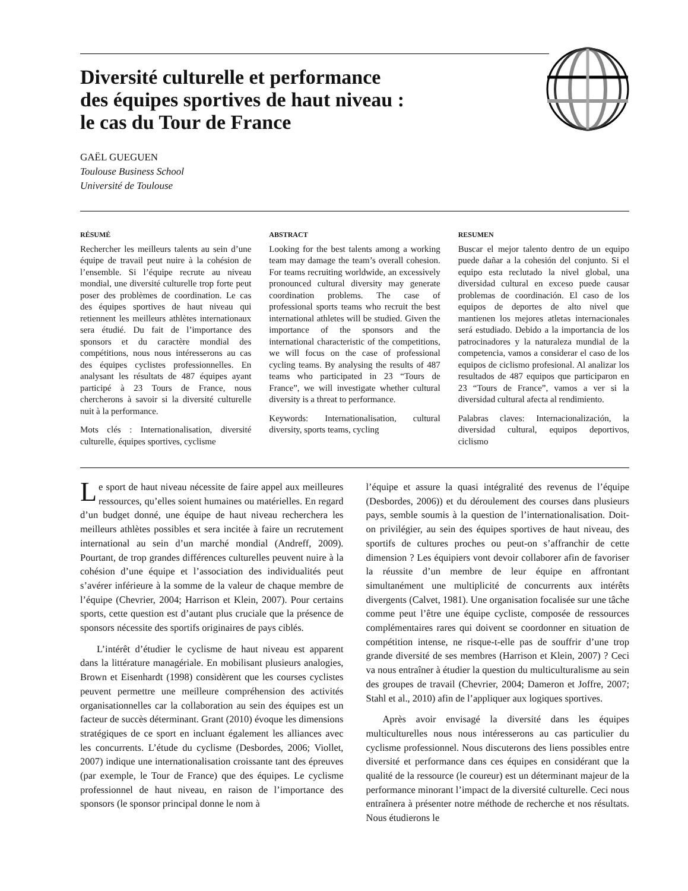Diversité culturelle et performance
des équipes sportives de haut niveau :
le cas du Tour de France
GAËL GUEGUEN
Toulouse Business School
Université de Toulouse
RÉSUMÉ
Rechercher les meilleurs talents au sein d’une équipe de travail peut nuire à la cohésion de l’ensemble. Si l’équipe recrute au niveau mondial, une diversité culturelle trop forte peut poser des problèmes de coordination. Le cas des équipes sportives de haut niveau qui retiennent les meilleurs athlètes internationaux sera étudié. Du fait de l’importance des sponsors et du caractère mondial des compétitions, nous nous intéresserons au cas des équipes cyclistes professionnelles. En analysant les résultats de 487 équipes ayant participé à 23 Tours de France, nous chercherons à savoir si la diversité culturelle nuit à la performance.
Mots clés : Internationalisation, diversité culturelle, équipes sportives, cyclisme
ABSTRACT
Looking for the best talents among a working team may damage the team’s overall cohesion. For teams recruiting worldwide, an excessively pronounced cultural diversity may generate coordination problems. The case of professional sports teams who recruit the best international athletes will be studied. Given the importance of the sponsors and the international characteristic of the competitions, we will focus on the case of professional cycling teams. By analysing the results of 487 teams who participated in 23 “Tours de France”, we will investigate whether cultural diversity is a threat to performance.
Keywords: Internationalisation, cultural diversity, sports teams, cycling
RESUMEN
Buscar el mejor talento dentro de un equipo puede dañar a la cohesión del conjunto. Si el equipo esta reclutado la nivel global, una diversidad cultural en exceso puede causar problemas de coordinación. El caso de los equipos de deportes de alto nivel que mantienen los mejores atletas internacionales será estudiado. Debido a la importancia de los patrocinadores y la naturaleza mundial de la competencia, vamos a considerar el caso de los equipos de ciclismo profesional. Al analizar los resultados de 487 equipos que participaron en 23 “Tours de France”, vamos a ver si la diversidad cultural afecta al rendimiento.
Palabras claves: Internacionalización, la diversidad cultural, equipos deportivos, ciclismo
Le sport de haut niveau nécessite de faire appel aux meilleures ressources, qu’elles soient humaines ou matérielles. En regard d’un budget donné, une équipe de haut niveau recherchera les meilleurs athlètes possibles et sera incitée à faire un recrutement international au sein d’un marché mondial (Andreff, 2009). Pourtant, de trop grandes différences culturelles peuvent nuire à la cohésion d’une équipe et l’association des individualités peut s’avérer inférieure à la somme de la valeur de chaque membre de l’équipe (Chevrier, 2004; Harrison et Klein, 2007). Pour certains sports, cette question est d’autant plus cruciale que la présence de sponsors nécessite des sportifs originaires de pays ciblés.
L’intérêt d’étudier le cyclisme de haut niveau est apparent dans la littérature managériale. En mobilisant plusieurs analogies, Brown et Eisenhardt (1998) considèrent que les courses cyclistes peuvent permettre une meilleure compréhension des activités organisationnelles car la collaboration au sein des équipes est un facteur de succès déterminant. Grant (2010) évoque les dimensions stratégiques de ce sport en incluant également les alliances avec les concurrents. L’étude du cyclisme (Desbordes, 2006; Viollet, 2007) indique une internationalisation croissante tant des épreuves (par exemple, le Tour de France) que des équipes. Le cyclisme professionnel de haut niveau, en raison de l’importance des sponsors (le sponsor principal donne le nom à
l’équipe et assure la quasi intégralité des revenus de l’équipe (Desbordes, 2006)) et du déroulement des courses dans plusieurs pays, semble soumis à la question de l’internationalisation. Doit-on privilégier, au sein des équipes sportives de haut niveau, des sportifs de cultures proches ou peut-on s’affranchir de cette dimension ? Les équipiers vont devoir collaborer afin de favoriser la réussite d’un membre de leur équipe en affrontant simultanément une multiplicité de concurrents aux intérêts divergents (Calvet, 1981). Une organisation focalisée sur une tâche comme peut l’être une équipe cycliste, composée de ressources complémentaires rares qui doivent se coordonner en situation de compétition intense, ne risque-t-elle pas de souffrir d’une trop grande diversité de ses membres (Harrison et Klein, 2007) ? Ceci va nous entraîner à étudier la question du multiculturalisme au sein des groupes de travail (Chevrier, 2004; Dameron et Joffre, 2007; Stahl et al., 2010) afin de l’appliquer aux logiques sportives.
Après avoir envisagé la diversité dans les équipes multiculturelles nous nous intéresserons au cas particulier du cyclisme professionnel. Nous discuterons des liens possibles entre diversité et performance dans ces équipes en considérant que la qualité de la ressource (le coureur) est un déterminant majeur de la performance minorant l’impact de la diversité culturelle. Ceci nous entraînera à présenter notre méthode de recherche et nos résultats. Nous étudierons le